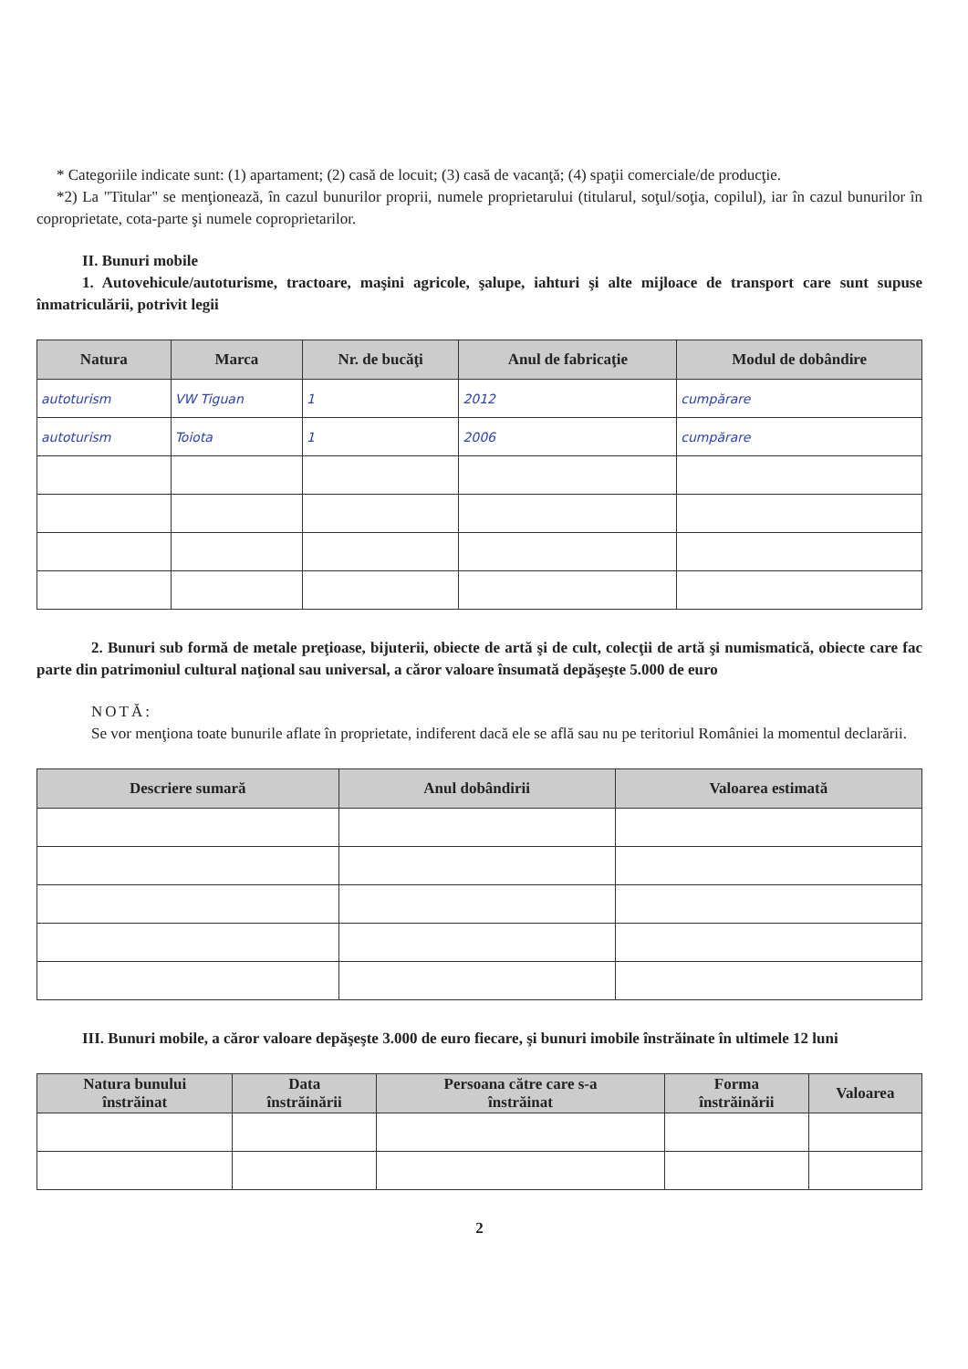* Categoriile indicate sunt: (1) apartament; (2) casă de locuit; (3) casă de vacanţă; (4) spaţii comerciale/de producţie.
*2) La "Titular" se menţionează, în cazul bunurilor proprii, numele proprietarului (titularul, soţul/soţia, copilul), iar în cazul bunurilor în coproprietate, cota-parte şi numele coproprietarilor.
II. Bunuri mobile
1. Autovehicule/autoturisme, tractoare, maşini agricole, şalupe, iahturi şi alte mijloace de transport care sunt supuse înmatriculării, potrivit legii
| Natura | Marca | Nr. de bucăţi | Anul de fabricaţie | Modul de dobândire |
| --- | --- | --- | --- | --- |
| autoturism | VW Tiguan | 1 | 2012 | cumpărare |
| autoturism | Toiota | 1 | 2006 | cumpărare |
2. Bunuri sub formă de metale preţioase, bijuterii, obiecte de artă şi de cult, colecţii de artă şi numismatică, obiecte care fac parte din patrimoniul cultural naţional sau universal, a căror valoare însumată depăşeşte 5.000 de euro
NOTĂ:
Se vor menţiona toate bunurile aflate în proprietate, indiferent dacă ele se află sau nu pe teritoriul României la momentul declarării.
| Descriere sumară | Anul dobândirii | Valoarea estimată |
| --- | --- | --- |
III. Bunuri mobile, a căror valoare depăşeşte 3.000 de euro fiecare, şi bunuri imobile înstrăinate în ultimele 12 luni
| Natura bunului înstrăinat | Data înstrăinării | Persoana către care s-a înstrăinat | Forma înstrăinării | Valoarea |
| --- | --- | --- | --- | --- |
2